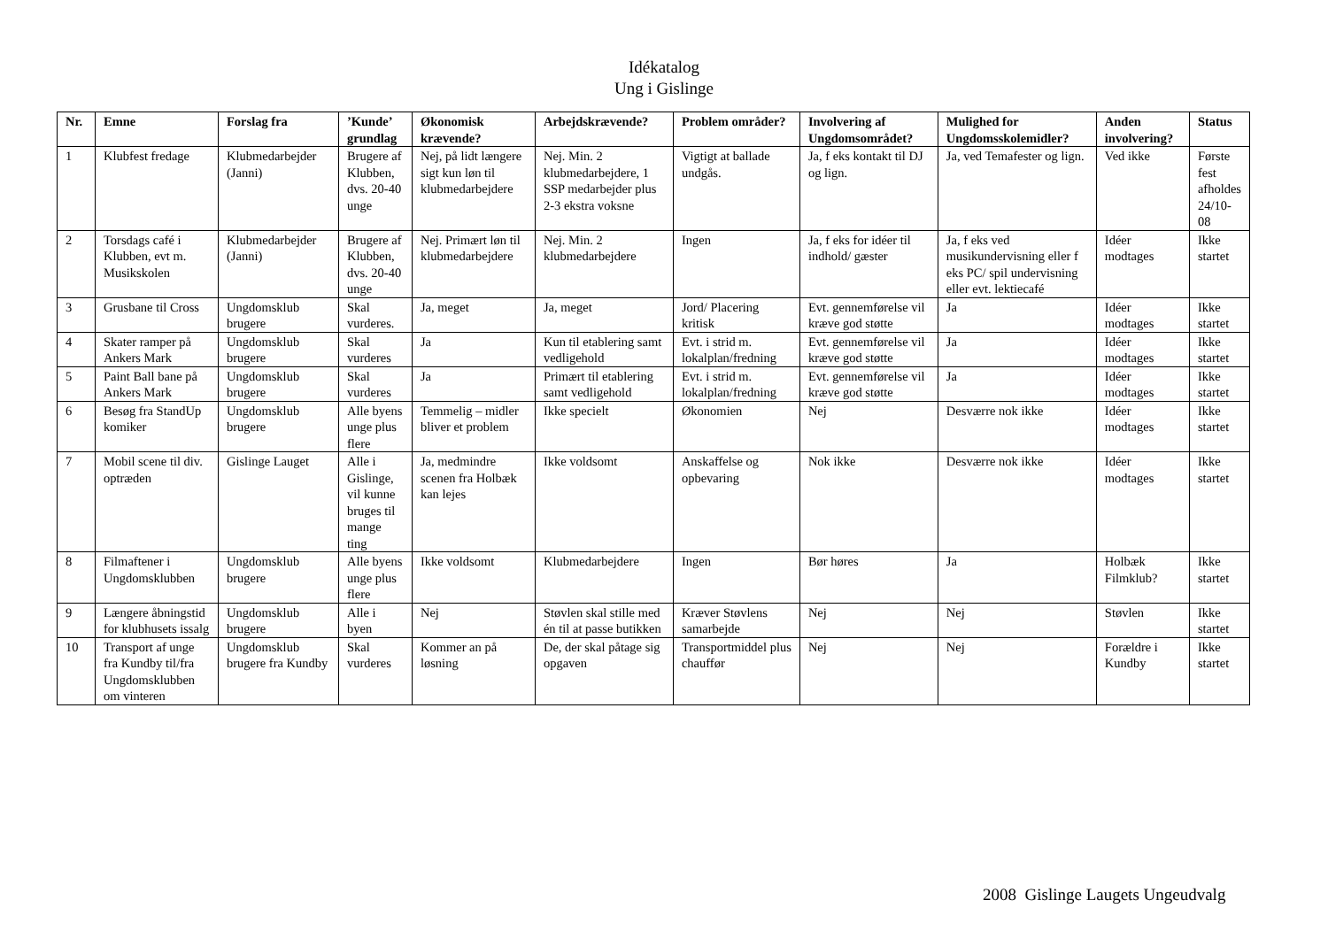Idékatalog
Ung i Gislinge
| Nr. | Emne | Forslag fra | ’Kunde’ grundlag | Økonomisk krævende? | Arbejdskrævende? | Problem områder? | Involvering af Ungdomsområdet? | Mulighed for Ungdomsskolemidler? | Anden involvering? | Status |
| --- | --- | --- | --- | --- | --- | --- | --- | --- | --- | --- |
| 1 | Klubfest fredage | Klubmedarbejder (Janni) | Brugere af Klubben, dvs. 20-40 unge | Nej, på lidt længere sigt kun løn til klubmedarbejdere | Nej. Min. 2 klubmedarbejdere, 1 SSP medarbejder plus 2-3 ekstra voksne | Vigtigt at ballade undgås. | Ja, f eks kontakt til DJ og lign. | Ja, ved Temafester og lign. | Ved ikke | Første fest afholdes 24/10-08 |
| 2 | Torsdags café i Klubben, evt m. Musikskolen | Klubmedarbejder (Janni) | Brugere af Klubben, dvs. 20-40 unge | Nej. Primært løn til klubmedarbejdere | Nej. Min. 2 klubmedarbejdere | Ingen | Ja, f eks for idéer til indhold/ gæster | Ja, f eks ved musikundervisning eller f eks PC/ spil undervisning eller evt. lektiecafé | Idéer modtages | Ikke startet |
| 3 | Grusbane til Cross | Ungdomsklub brugere | Skal vurderes. | Ja, meget | Ja, meget | Jord/ Placering kritisk | Evt. gennemførelse vil kræve god støtte | Ja | Idéer modtages | Ikke startet |
| 4 | Skater ramper på Ankers Mark | Ungdomsklub brugere | Skal vurderes | Ja | Kun til etablering samt vedligehold | Evt. i strid m. lokalplan/fredning | Evt. gennemførelse vil kræve god støtte | Ja | Idéer modtages | Ikke startet |
| 5 | Paint Ball bane på Ankers Mark | Ungdomsklub brugere | Skal vurderes | Ja | Primært til etablering samt vedligehold | Evt. i strid m. lokalplan/fredning | Evt. gennemførelse vil kræve god støtte | Ja | Idéer modtages | Ikke startet |
| 6 | Besøg fra StandUp komiker | Ungdomsklub brugere | Alle byens unge plus flere | Temmelig – midler bliver et problem | Ikke specielt | Økonomien | Nej | Desværre nok ikke | Idéer modtages | Ikke startet |
| 7 | Mobil scene til div. optræden | Gislinge Lauget | Alle i Gislinge, vil kunne bruges til mange ting | Ja, medmindre scenen fra Holbæk kan lejes | Ikke voldsomt | Anskaffelse og opbevaring | Nok ikke | Desværre nok ikke | Idéer modtages | Ikke startet |
| 8 | Filmaftener i Ungdomsklubben | Ungdomsklub brugere | Alle byens unge plus flere | Ikke voldsomt | Klubmedarbejdere | Ingen | Bør høres | Ja | Holbæk Filmklub? | Ikke startet |
| 9 | Længere åbningstid for klubhusets issalg | Ungdomsklub brugere | Alle i byen | Nej | Støvlen skal stille med én til at passe butikken | Kræver Støvlens samarbejde | Nej | Nej | Støvlen | Ikke startet |
| 10 | Transport af unge fra Kundby til/fra Ungdomsklubben om vinteren | Ungdomsklub brugere fra Kundby | Skal vurderes | Kommer an på løsning | De, der skal påtage sig opgaven | Transportmiddel plus chauffør | Nej | Nej | Forældre i Kundby | Ikke startet |
2008 Gislinge Laugets Ungeudvalg